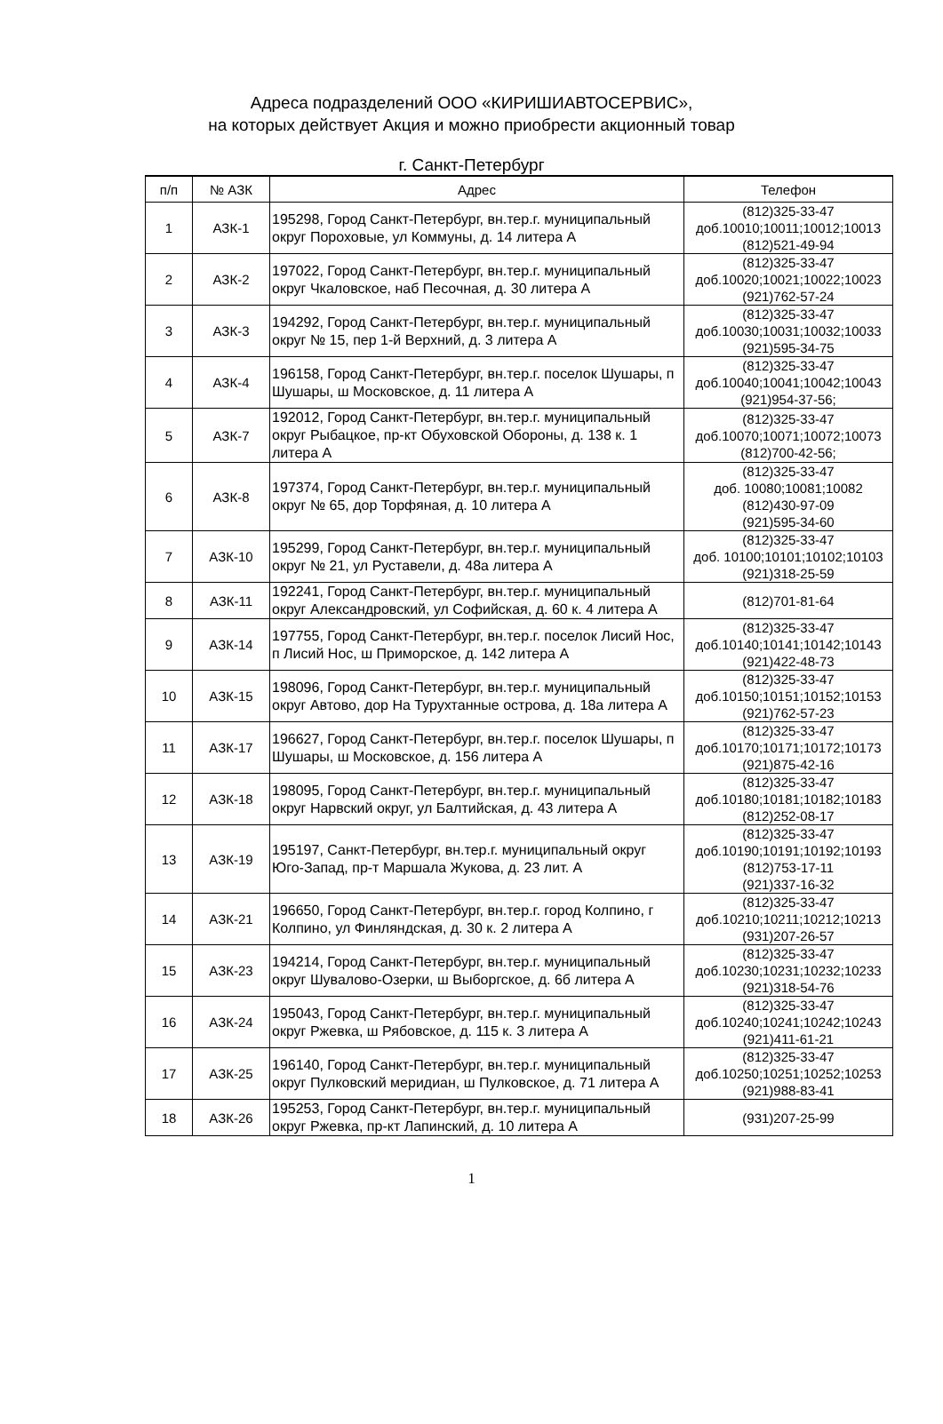Адреса подразделений ООО «КИРИШИАВТОСЕРВИС»,
на которых действует Акция и можно приобрести акционный товар
г. Санкт-Петербург
| п/п | № АЗК | Адрес | Телефон |
| --- | --- | --- | --- |
| 1 | АЗК-1 | 195298, Город Санкт-Петербург, вн.тер.г. муниципальный округ Пороховые, ул Коммуны, д. 14 литера А | (812)325-33-47 доб.10010;10011;10012;10013 (812)521-49-94 |
| 2 | АЗК-2 | 197022, Город Санкт-Петербург, вн.тер.г. муниципальный округ Чкаловское, наб Песочная, д. 30 литера А | (812)325-33-47 доб.10020;10021;10022;10023 (921)762-57-24 |
| 3 | АЗК-3 | 194292, Город Санкт-Петербург, вн.тер.г. муниципальный округ № 15, пер 1-й Верхний, д. 3 литера А | (812)325-33-47 доб.10030;10031;10032;10033 (921)595-34-75 |
| 4 | АЗК-4 | 196158, Город Санкт-Петербург, вн.тер.г. поселок Шушары, п Шушары, ш Московское, д. 11 литера А | (812)325-33-47 доб.10040;10041;10042;10043 (921)954-37-56; |
| 5 | АЗК-7 | 192012, Город Санкт-Петербург, вн.тер.г. муниципальный округ Рыбацкое, пр-кт Обуховской Обороны, д. 138 к. 1 литера А | (812)325-33-47 доб.10070;10071;10072;10073 (812)700-42-56; |
| 6 | АЗК-8 | 197374, Город Санкт-Петербург, вн.тер.г. муниципальный округ № 65, дор Торфяная, д. 10 литера А | (812)325-33-47 доб. 10080;10081;10082 (812)430-97-09 (921)595-34-60 |
| 7 | АЗК-10 | 195299, Город Санкт-Петербург, вн.тер.г. муниципальный округ № 21, ул Руставели, д. 48а литера А | (812)325-33-47 доб. 10100;10101;10102;10103 (921)318-25-59 |
| 8 | АЗК-11 | 192241, Город Санкт-Петербург, вн.тер.г. муниципальный округ Александровский, ул Софийская, д. 60 к. 4 литера А | (812)701-81-64 |
| 9 | АЗК-14 | 197755, Город Санкт-Петербург, вн.тер.г. поселок Лисий Нос, п Лисий Нос, ш Приморское, д. 142 литера А | (812)325-33-47 доб.10140;10141;10142;10143 (921)422-48-73 |
| 10 | АЗК-15 | 198096, Город Санкт-Петербург, вн.тер.г. муниципальный округ Автово, дор На Турухтанные острова, д. 18а литера А | (812)325-33-47 доб.10150;10151;10152;10153 (921)762-57-23 |
| 11 | АЗК-17 | 196627, Город Санкт-Петербург, вн.тер.г. поселок Шушары, п Шушары, ш Московское, д. 156 литера А | (812)325-33-47 доб.10170;10171;10172;10173 (921)875-42-16 |
| 12 | АЗК-18 | 198095, Город Санкт-Петербург, вн.тер.г. муниципальный округ Нарвский округ, ул Балтийская, д. 43 литера А | (812)325-33-47 доб.10180;10181;10182;10183 (812)252-08-17 |
| 13 | АЗК-19 | 195197, Санкт-Петербург, вн.тер.г. муниципальный округ Юго-Запад, пр-т Маршала Жукова, д. 23 лит. А | (812)325-33-47 доб.10190;10191;10192;10193 (812)753-17-11 (921)337-16-32 |
| 14 | АЗК-21 | 196650, Город Санкт-Петербург, вн.тер.г. город Колпино, г Колпино, ул Финляндская, д. 30 к. 2 литера А | (812)325-33-47 доб.10210;10211;10212;10213 (931)207-26-57 |
| 15 | АЗК-23 | 194214, Город Санкт-Петербург, вн.тер.г. муниципальный округ Шувалово-Озерки, ш Выборгское, д. 6б литера А | (812)325-33-47 доб.10230;10231;10232;10233 (921)318-54-76 |
| 16 | АЗК-24 | 195043, Город Санкт-Петербург, вн.тер.г. муниципальный округ Ржевка, ш Рябовское, д. 115 к. 3 литера А | (812)325-33-47 доб.10240;10241;10242;10243 (921)411-61-21 |
| 17 | АЗК-25 | 196140, Город Санкт-Петербург, вн.тер.г. муниципальный округ Пулковский меридиан, ш Пулковское, д. 71 литера А | (812)325-33-47 доб.10250;10251;10252;10253 (921)988-83-41 |
| 18 | АЗК-26 | 195253, Город Санкт-Петербург, вн.тер.г. муниципальный округ Ржевка, пр-кт Лапинский, д. 10 литера А | (931)207-25-99 |
1